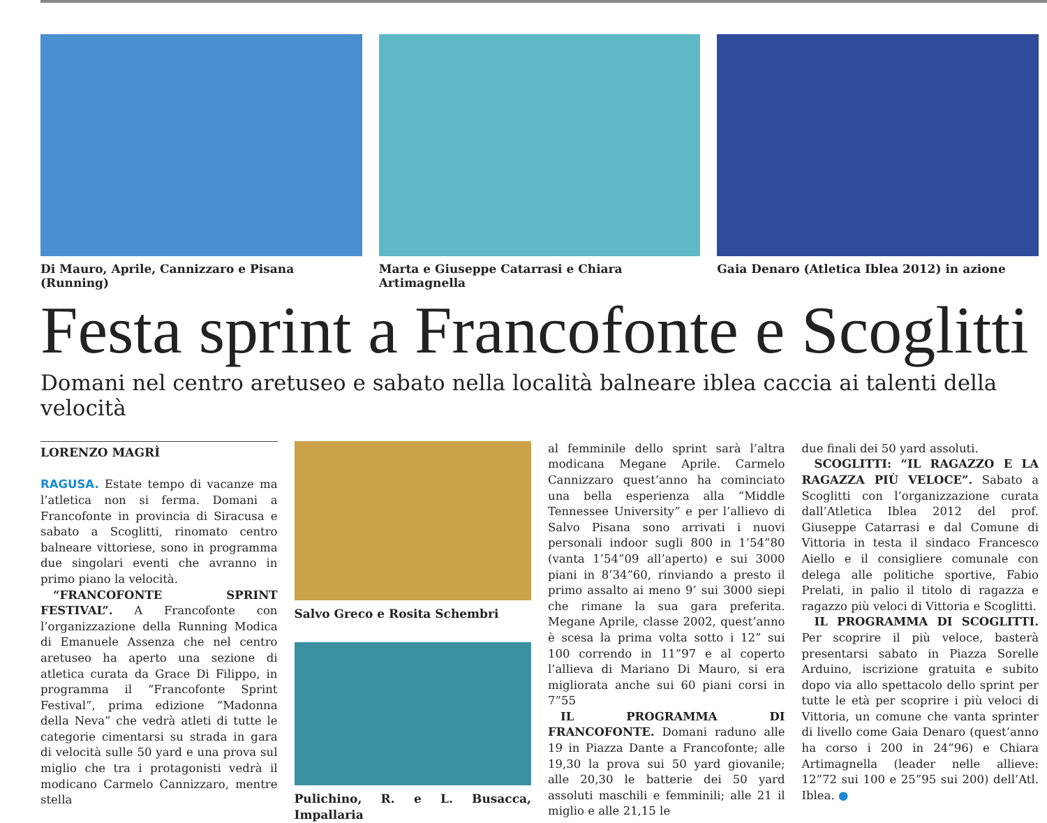Di Mauro, Aprile, Cannizzaro e Pisana (Running)
Marta e Giuseppe Catarrasi e Chiara Artimagnella
Gaia Denaro (Atletica Iblea 2012) in azione
Festa sprint a Francofonte e Scoglitti
Domani nel centro aretuseo e sabato nella località balneare iblea caccia ai talenti della velocità
LORENZO MAGRÌ
RAGUSA. Estate tempo di vacanze ma l’atletica non si ferma. Domani a Francofonte in provincia di Siracusa e sabato a Scoglitti, rinomato centro balneare vittoriese, sono in programma due singolari eventi che avranno in primo piano la velocità.
“FRANCOFONTE SPRINT FESTIVAL”. A Francofonte con l’organizzazione della Running Modica di Emanuele Assenza che nel centro aretuseo ha aperto una sezione di atletica curata da Grace Di Filippo, in programma il “Francofonte Sprint Festival”, prima edizione “Madonna della Neva” che vedrà atleti di tutte le categorie cimentarsi su strada in gara di velocità sulle 50 yard e una prova sul miglio che tra i protagonisti vedrà il modicano Carmelo Cannizzaro, mentre stella
Salvo Greco e Rosita Schembri
Pulichino, R. e L. Busacca, Impallaria
al femminile dello sprint sarà l’altra modicana Megane Aprile. Carmelo Cannizzaro quest’anno ha cominciato una bella esperienza alla “Middle Tennessee University” e per l’allievo di Salvo Pisana sono arrivati i nuovi personali indoor sugli 800 in 1’54”80 (vanta 1’54”09 all’aperto) e sui 3000 piani in 8’34”60, rinviando a presto il primo assalto ai meno 9’ sui 3000 siepi che rimane la sua gara preferita. Megane Aprile, classe 2002, quest’anno è scesa la prima volta sotto i 12” sui 100 correndo in 11”97 e al coperto l’allieva di Mariano Di Mauro, si era migliorata anche sui 60 piani corsi in 7”55
IL PROGRAMMA DI FRANCOFONTE. Domani raduno alle 19 in Piazza Dante a Francofonte; alle 19,30 la prova sui 50 yard giovanile; alle 20,30 le batterie dei 50 yard assoluti maschili e femminili; alle 21 il miglio e alle 21,15 le
due finali dei 50 yard assoluti.
SCOGLITTI: “IL RAGAZZO E LA RAGAZZA PIÙ VELOCE”. Sabato a Scoglitti con l’organizzazione curata dall’Atletica Iblea 2012 del prof. Giuseppe Catarrasi e dal Comune di Vittoria in testa il sindaco Francesco Aiello e il consigliere comunale con delega alle politiche sportive, Fabio Prelati, in palio il titolo di ragazza e ragazzo più veloci di Vittoria e Scoglitti.
IL PROGRAMMA DI SCOGLITTI. Per scoprire il più veloce, basterà presentarsi sabato in Piazza Sorelle Arduino, iscrizione gratuita e subito dopo via allo spettacolo dello sprint per tutte le età per scoprire i più veloci di Vittoria, un comune che vanta sprinter di livello come Gaia Denaro (quest’anno ha corso i 200 in 24”96) e Chiara Artimagnella (leader nelle allieve: 12”72 sui 100 e 25”95 sui 200) dell’Atl. Iblea. ●